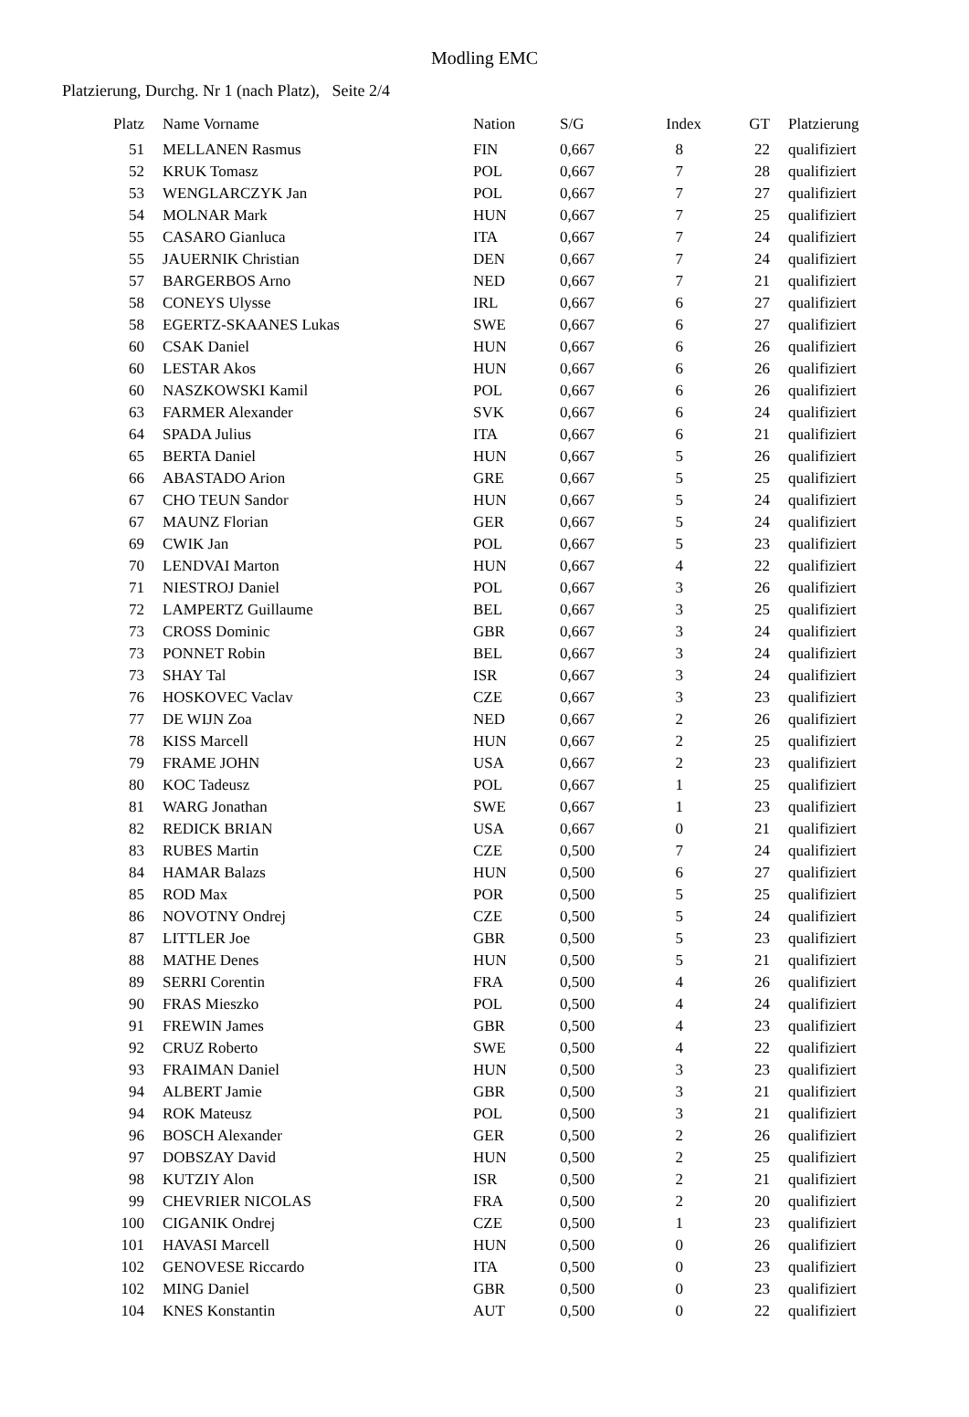Modling EMC
Platzierung, Durchg. Nr 1 (nach Platz), Seite 2/4
| Platz | Name Vorname | Nation | S/G | Index | GT | Platzierung |
| --- | --- | --- | --- | --- | --- | --- |
| 51 | MELLANEN Rasmus | FIN | 0,667 | 8 | 22 | qualifiziert |
| 52 | KRUK Tomasz | POL | 0,667 | 7 | 28 | qualifiziert |
| 53 | WENGLARCZYK Jan | POL | 0,667 | 7 | 27 | qualifiziert |
| 54 | MOLNAR Mark | HUN | 0,667 | 7 | 25 | qualifiziert |
| 55 | CASARO Gianluca | ITA | 0,667 | 7 | 24 | qualifiziert |
| 55 | JAUERNIK Christian | DEN | 0,667 | 7 | 24 | qualifiziert |
| 57 | BARGERBOS Arno | NED | 0,667 | 7 | 21 | qualifiziert |
| 58 | CONEYS Ulysse | IRL | 0,667 | 6 | 27 | qualifiziert |
| 58 | EGERTZ-SKAANES Lukas | SWE | 0,667 | 6 | 27 | qualifiziert |
| 60 | CSAK Daniel | HUN | 0,667 | 6 | 26 | qualifiziert |
| 60 | LESTAR Akos | HUN | 0,667 | 6 | 26 | qualifiziert |
| 60 | NASZKOWSKI Kamil | POL | 0,667 | 6 | 26 | qualifiziert |
| 63 | FARMER Alexander | SVK | 0,667 | 6 | 24 | qualifiziert |
| 64 | SPADA Julius | ITA | 0,667 | 6 | 21 | qualifiziert |
| 65 | BERTA Daniel | HUN | 0,667 | 5 | 26 | qualifiziert |
| 66 | ABASTADO Arion | GRE | 0,667 | 5 | 25 | qualifiziert |
| 67 | CHO TEUN Sandor | HUN | 0,667 | 5 | 24 | qualifiziert |
| 67 | MAUNZ Florian | GER | 0,667 | 5 | 24 | qualifiziert |
| 69 | CWIK Jan | POL | 0,667 | 5 | 23 | qualifiziert |
| 70 | LENDVAI Marton | HUN | 0,667 | 4 | 22 | qualifiziert |
| 71 | NIESTROJ Daniel | POL | 0,667 | 3 | 26 | qualifiziert |
| 72 | LAMPERTZ Guillaume | BEL | 0,667 | 3 | 25 | qualifiziert |
| 73 | CROSS Dominic | GBR | 0,667 | 3 | 24 | qualifiziert |
| 73 | PONNET Robin | BEL | 0,667 | 3 | 24 | qualifiziert |
| 73 | SHAY Tal | ISR | 0,667 | 3 | 24 | qualifiziert |
| 76 | HOSKOVEC Vaclav | CZE | 0,667 | 3 | 23 | qualifiziert |
| 77 | DE WIJN Zoa | NED | 0,667 | 2 | 26 | qualifiziert |
| 78 | KISS Marcell | HUN | 0,667 | 2 | 25 | qualifiziert |
| 79 | FRAME JOHN | USA | 0,667 | 2 | 23 | qualifiziert |
| 80 | KOC Tadeusz | POL | 0,667 | 1 | 25 | qualifiziert |
| 81 | WARG Jonathan | SWE | 0,667 | 1 | 23 | qualifiziert |
| 82 | REDICK BRIAN | USA | 0,667 | 0 | 21 | qualifiziert |
| 83 | RUBES Martin | CZE | 0,500 | 7 | 24 | qualifiziert |
| 84 | HAMAR Balazs | HUN | 0,500 | 6 | 27 | qualifiziert |
| 85 | ROD Max | POR | 0,500 | 5 | 25 | qualifiziert |
| 86 | NOVOTNY Ondrej | CZE | 0,500 | 5 | 24 | qualifiziert |
| 87 | LITTLER Joe | GBR | 0,500 | 5 | 23 | qualifiziert |
| 88 | MATHE Denes | HUN | 0,500 | 5 | 21 | qualifiziert |
| 89 | SERRI Corentin | FRA | 0,500 | 4 | 26 | qualifiziert |
| 90 | FRAS Mieszko | POL | 0,500 | 4 | 24 | qualifiziert |
| 91 | FREWIN James | GBR | 0,500 | 4 | 23 | qualifiziert |
| 92 | CRUZ Roberto | SWE | 0,500 | 4 | 22 | qualifiziert |
| 93 | FRAIMAN Daniel | HUN | 0,500 | 3 | 23 | qualifiziert |
| 94 | ALBERT Jamie | GBR | 0,500 | 3 | 21 | qualifiziert |
| 94 | ROK Mateusz | POL | 0,500 | 3 | 21 | qualifiziert |
| 96 | BOSCH Alexander | GER | 0,500 | 2 | 26 | qualifiziert |
| 97 | DOBSZAY David | HUN | 0,500 | 2 | 25 | qualifiziert |
| 98 | KUTZIY Alon | ISR | 0,500 | 2 | 21 | qualifiziert |
| 99 | CHEVRIER NICOLAS | FRA | 0,500 | 2 | 20 | qualifiziert |
| 100 | CIGANIK Ondrej | CZE | 0,500 | 1 | 23 | qualifiziert |
| 101 | HAVASI Marcell | HUN | 0,500 | 0 | 26 | qualifiziert |
| 102 | GENOVESE Riccardo | ITA | 0,500 | 0 | 23 | qualifiziert |
| 102 | MING Daniel | GBR | 0,500 | 0 | 23 | qualifiziert |
| 104 | KNES Konstantin | AUT | 0,500 | 0 | 22 | qualifiziert |